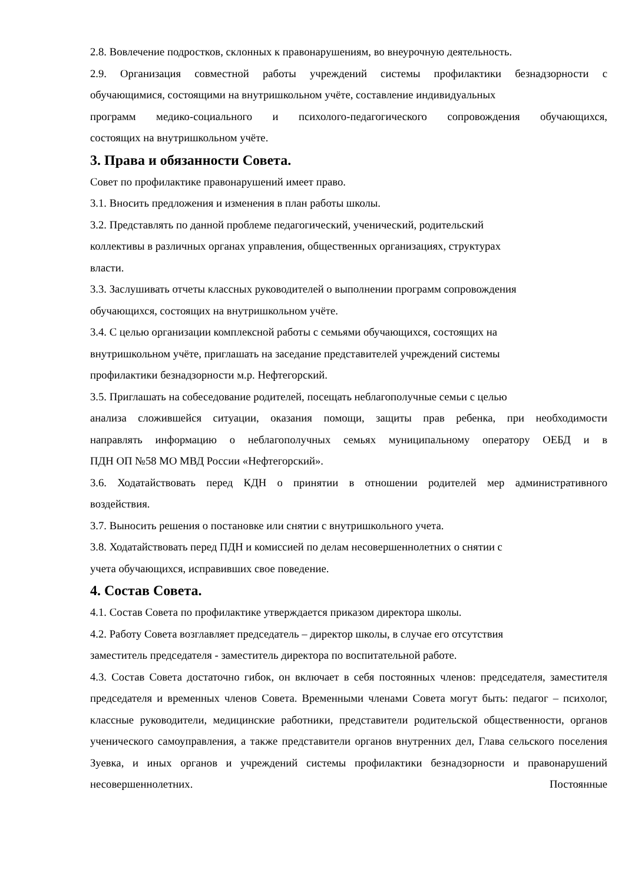2.8. Вовлечение подростков, склонных к правонарушениям, во внеурочную деятельность.
2.9. Организация совместной работы учреждений системы профилактики безнадзорности с
обучающимися, состоящими на внутришкольном учёте, составление индивидуальных
программ медико-социального и психолого-педагогического сопровождения обучающихся,
состоящих на внутришкольном учёте.
3. Права и обязанности Совета.
Совет по профилактике правонарушений имеет право.
3.1. Вносить предложения и изменения в план работы школы.
3.2. Представлять по данной проблеме педагогический, ученический, родительский
коллективы в различных органах управления, общественных организациях, структурах
власти.
3.3. Заслушивать отчеты классных руководителей о выполнении программ сопровождения
обучающихся, состоящих на внутришкольном учёте.
3.4. С целью организации комплексной работы с семьями обучающихся, состоящих на
внутришкольном учёте, приглашать на заседание представителей учреждений системы
профилактики безнадзорности м.р. Нефтегорский.
3.5. Приглашать на собеседование родителей, посещать неблагополучные семьи с целью
анализа сложившейся ситуации, оказания помощи, защиты прав ребенка, при необходимости
направлять информацию о неблагополучных семьях муниципальному оператору ОЕБД и в
ПДН ОП №58 МО МВД России «Нефтегорский».
3.6. Ходатайствовать перед КДН о принятии в отношении родителей мер административного
воздействия.
3.7. Выносить решения о постановке или снятии с внутришкольного учета.
3.8. Ходатайствовать перед ПДН и комиссией по делам несовершеннолетних о снятии с
учета обучающихся, исправивших свое поведение.
4. Состав Совета.
4.1. Состав Совета по профилактике утверждается приказом директора школы.
4.2. Работу Совета возглавляет председатель – директор школы, в случае его отсутствия
заместитель председателя - заместитель директора по воспитательной работе.
4.3. Состав Совета достаточно гибок, он включает в себя постоянных членов: председателя, заместителя председателя и временных членов Совета. Временными членами Совета могут быть: педагог – психолог, классные руководители, медицинские работники, представители родительской общественности, органов ученического самоуправления, а также представители органов внутренних дел, Глава сельского поселения Зуевка, и иных органов и учреждений системы профилактики безнадзорности и правонарушений несовершеннолетних. Постоянные